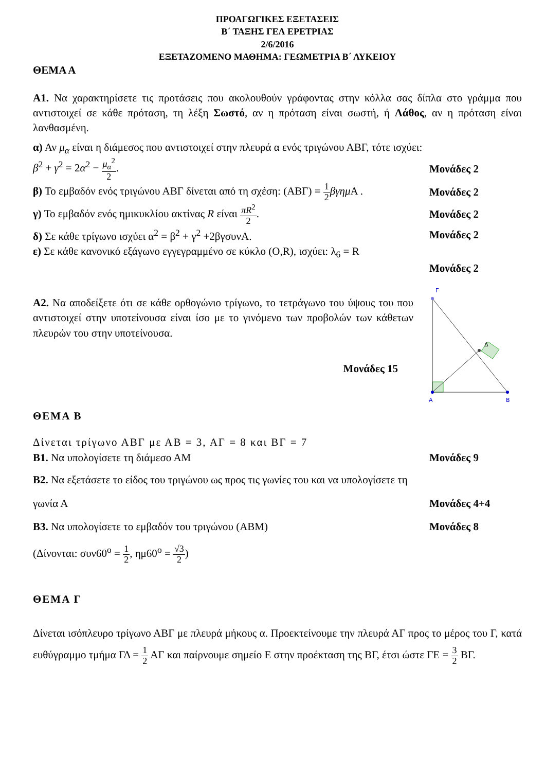ΠΡΟΑΓΩΓΙΚΕΣ ΕΞΕΤΑΣΕΙΣ
Β΄ ΤΑΞΗΣ ΓΕΛ ΕΡΕΤΡΙΑΣ
2/6/2016
ΕΞΕΤΑΖΟΜΕΝΟ ΜΑΘΗΜΑ: ΓΕΩΜΕΤΡΙΑ Β΄ ΛΥΚΕΙΟΥ
ΘΕΜΑ Α
Α1. Να χαρακτηρίσετε τις προτάσεις που ακολουθούν γράφοντας στην κόλλα σας δίπλα στο γράμμα που αντιστοιχεί σε κάθε πρόταση, τη λέξη Σωστό, αν η πρόταση είναι σωστή, ή Λάθος, αν η πρόταση είναι λανθασμένη.
α) Αν μ<sub>α</sub> είναι η διάμεσος που αντιστοιχεί στην πλευρά α ενός τριγώνου ΑΒΓ, τότε ισχύει:
β<sup>2</sup> + γ<sup>2</sup> = 2α<sup>2</sup> − μ<sub>α</sub><sup>2</sup> 2. Μονάδες 2
β) Το εμβαδόν ενός τριγώνου ΑΒΓ δίνεται από τη σχέση: (ΑΒΓ) = 1 2 βγημ Α . Μονάδες 2
γ) Το εμβαδόν ενός ημικυκλίου ακτίνας R είναι πR<sup>2</sup> 2. Μονάδες 2
δ) Σε κάθε τρίγωνο ισχύει α<sup>2</sup> = β<sup>2</sup> + γ<sup>2</sup> +2βγσυνΑ. Μονάδες 2
ε) Σε κάθε κανονικό εξάγωνο εγγεγραμμένο σε κύκλο (Ο,R), ισχύει: λ<sub>6</sub> = R
Μονάδες 2
Α2. Να αποδείξετε ότι σε κάθε ορθογώνιο τρίγωνο, το τετράγωνο του ύψους του που αντιστοιχεί στην υποτείνουσα είναι ίσο με το γινόμενο των προβολών των κάθετων πλευρών του στην υποτείνουσα.
Μονάδες 15
Γ
Δ
Α
Β
ΘΕΜΑ Β
Δίνεται τρίγωνο ΑΒΓ με ΑΒ = 3, ΑΓ = 8 και ΒΓ = 7
Β1. Να υπολογίσετε τη διάμεσο ΑΜ Μονάδες 9
Β2. Να εξετάσετε το είδος του τριγώνου ως προς τις γωνίες του και να υπολογίσετε τη
γωνία Α Μονάδες 4+4
Β3. Να υπολογίσετε το εμβαδόν του τριγώνου (ΑΒΜ) Μονάδες 8
(Δίνονται: συν60<sup>ο</sup> = 1 2, ημ60<sup>ο</sup> = √3 2)
ΘΕΜΑ Γ
Δίνεται ισόπλευρο τρίγωνο ΑΒΓ με πλευρά μήκους α. Προεκτείνουμε την πλευρά ΑΓ προς το μέρος του Γ, κατά ευθύγραμμο τμήμα ΓΔ = 1 2 ΑΓ και παίρνουμε σημείο Ε στην προέκταση της ΒΓ, έτσι ώστε ΓΕ = 3 2 ΒΓ.